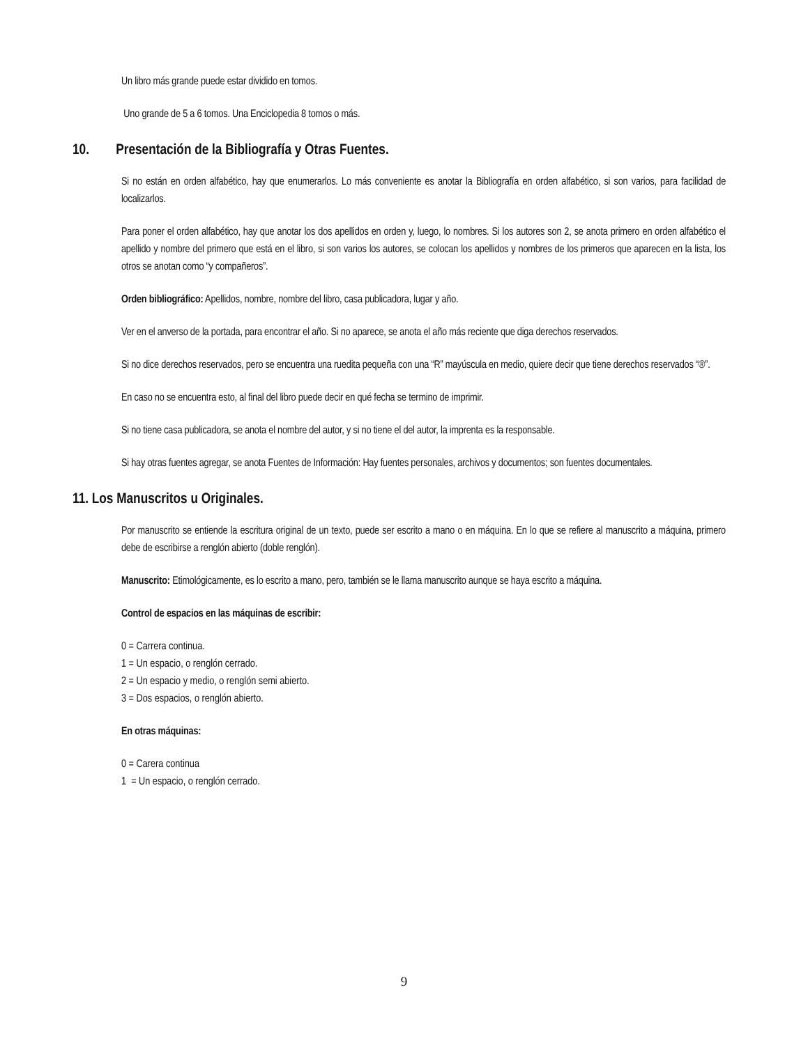Un libro más grande puede estar dividido en tomos.
Uno grande de 5 a 6 tomos. Una Enciclopedia 8 tomos o más.
10. Presentación de la Bibliografía y Otras Fuentes.
Si no están en orden alfabético, hay que enumerarlos. Lo más conveniente es anotar la Bibliografía en orden alfabético, si son varios, para facilidad de localizarlos.
Para poner el orden alfabético, hay que anotar los dos apellidos en orden y, luego, lo nombres. Si los autores son 2, se anota primero en orden alfabético el apellido y nombre del primero que está en el libro, si son varios los autores, se colocan los apellidos y nombres de los primeros que aparecen en la lista, los otros se anotan como “y compañeros”.
Orden bibliográfico: Apellidos, nombre, nombre del libro, casa publicadora, lugar y año.
Ver en el anverso de la portada, para encontrar el año. Si no aparece, se anota el año más reciente que diga derechos reservados.
Si no dice derechos reservados, pero se encuentra una ruedita pequeña con una “R” mayúscula en medio, quiere decir que tiene derechos reservados “®”.
En caso no se encuentra esto, al final del libro puede decir en qué fecha se termino de imprimir.
Si no tiene casa publicadora, se anota el nombre del autor, y si no tiene el del autor, la imprenta es la responsable.
Si hay otras fuentes agregar, se anota Fuentes de Información: Hay fuentes personales, archivos y documentos; son fuentes documentales.
11. Los Manuscritos u Originales.
Por manuscrito se entiende la escritura original de un texto, puede ser escrito a mano o en máquina. En lo que se refiere al manuscrito a máquina, primero debe de escribirse a renglón abierto (doble renglón).
Manuscrito: Etimológicamente, es lo escrito a mano, pero, también se le llama manuscrito aunque se haya escrito a máquina.
Control de espacios en las máquinas de escribir:
0 = Carrera continua.
1 = Un espacio, o renglón cerrado.
2 = Un espacio y medio, o renglón semi abierto.
3 = Dos espacios, o renglón abierto.
En otras máquinas:
0 = Carera continua
1 = Un espacio, o renglón cerrado.
9